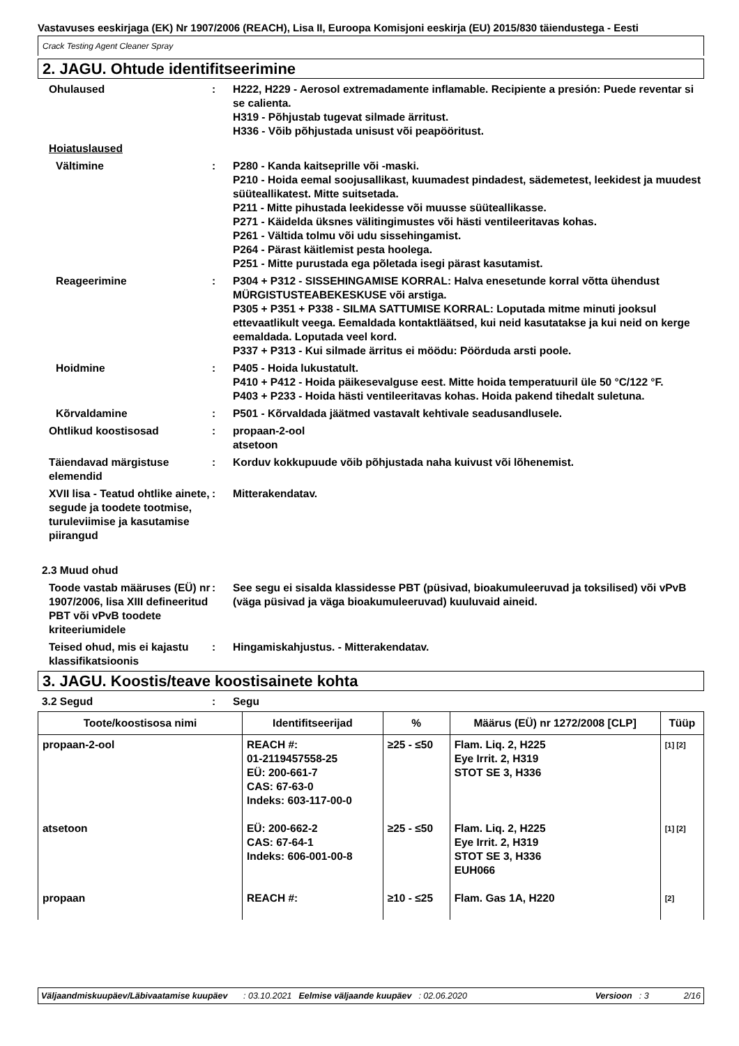Vastavuses eeskirjaga (EK) Nr 1907/2006 (REACH), Lisa II, Euroopa Komisjoni eeskirja (EU) 2015/830 täiendustega - Eesti
Crack Testing Agent Cleaner Spray
2. JAGU. Ohtude identifitseerimine
Ohulaused : H222, H229 - Aerosol extremadamente inflamable. Recipiente a presión: Puede reventar si se calienta.
H319 - Põhjustab tugevat silmade ärritust.
H336 - Võib põhjustada unisust või peapööritust.
Hoiatuslaused
Vältimine : P280 - Kanda kaitseprille või -maski.
P210 - Hoida eemal soojusallikast, kuumadest pindadest, sädemetest, leekidest ja muudest süüteallikatest. Mitte suitsetada.
P211 - Mitte pihustada leekidesse või muusse süüteallikasse.
P271 - Käidelda üksnes välitingimustes või hästi ventileeritavas kohas.
P261 - Vältida tolmu või udu sissehingamist.
P264 - Pärast käitlemist pesta hoolega.
P251 - Mitte purustada ega põletada isegi pärast kasutamist.
Reageerimine : P304 + P312 - SISSEHINGAMISE KORRAL: Halva enesetunde korral võtta ühendust MÜRGISTUSTEABEKESKUSE või arstiga.
P305 + P351 + P338 - SILMA SATTUMISE KORRAL: Loputada mitme minuti jooksul ettevaatlikult veega. Eemaldada kontaktläätsed, kui neid kasutatakse ja kui neid on kerge eemaldada. Loputada veel kord.
P337 + P313 - Kui silmade ärritus ei möödu: Pöörduda arsti poole.
Hoidmine : P405 - Hoida lukustatult.
P410 + P412 - Hoida päikesevalguse eest. Mitte hoida temperatuuril üle 50 °C/122 °F.
P403 + P233 - Hoida hästi ventileeritavas kohas. Hoida pakend tihedalt suletuna.
Kõrvaldamine : P501 - Kõrvaldada jäätmed vastavalt kehtivale seadusandlusele.
Ohtlikud koostisosad : propaan-2-ool
atsetoon
Täiendavad märgistuse elemendid
: Korduv kokkupuude võib põhjustada naha kuivust või lõhenemist.
XVII lisa - Teatud ohtlike ainete, segude ja toodete tootmise, turuleviimise ja kasutamise piirangud
: Mitterakendatav.
2.3 Muud ohud
Toode vastab määruses (EÜ) nr 1907/2006, lisa XIII defineeritud PBT või vPvB toodete kriteeriumidele
: See segu ei sisalda klassidesse PBT (püsivad, bioakumuleeruvad ja toksilised) või vPvB (väga püsivad ja väga bioakumuleeruvad) kuuluvaid aineid.
Teised ohud, mis ei kajastu klassifikatsioonis
: Hingamiskahjustus. - Mitterakendatav.
3. JAGU. Koostis/teave koostisainete kohta
3.2 Segud : Segu
| Toote/koostisosa nimi | Identifitseerijad | % | Määrus (EÜ) nr 1272/2008 [CLP] | Tüüp |
| --- | --- | --- | --- | --- |
| propaan-2-ool | REACH #: 01-2119457558-25 EÜ: 200-661-7 CAS: 67-63-0 Indeks: 603-117-00-0 | ≥25 - ≤50 | Flam. Liq. 2, H225 Eye Irrit. 2, H319 STOT SE 3, H336 | <sup>[1] [2]</sup> |
| atsetoon | EÜ: 200-662-2 CAS: 67-64-1 Indeks: 606-001-00-8 | ≥25 - ≤50 | Flam. Liq. 2, H225 Eye Irrit. 2, H319 STOT SE 3, H336 EUH066 | <sup>[1] [2]</sup> |
| propaan | REACH #: | ≥10 - ≤25 | Flam. Gas 1A, H220 | <sup>[2]</sup> |
Väljaandmiskuupäev/Läbivaatamise kuupäev: 03.10.2021 Eelmise väljaande kuupäev: 02.06.2020 Versioon: 3 2/16